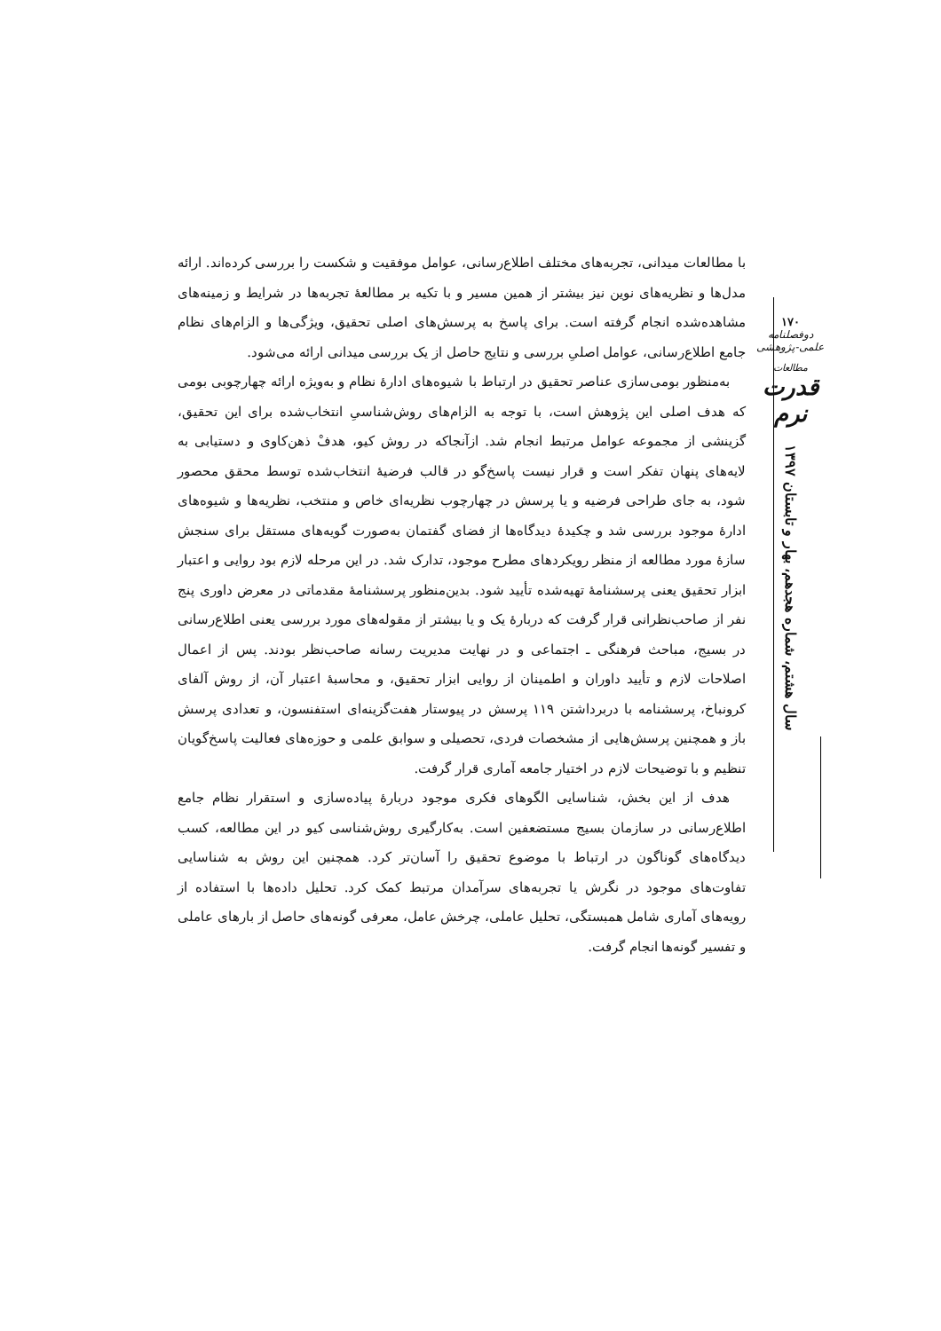۱۷۰
دوفصلنامه علمی-پژوهشی
مطالعات
قدرت نرم
سال هشتم، شماره هجدهم، بهار و تابستان ۱۳۹۷
با مطالعات میدانی، تجربه‌های مختلف اطلاع‌رسانی، عوامل موفقیت و شکست را بررسی کرده‌اند. ارائه مدل‌ها و نظریه‌های نوین نیز بیشتر از همین مسیر و با تکیه بر مطالعهٔ تجربه‌ها در شرایط و زمینه‌های مشاهده‌شده انجام گرفته است. برای پاسخ به پرسش‌های اصلی تحقیق، ویژگی‌ها و الزام‌های نظام جامع اطلاع‌رسانی، عوامل اصلیِ بررسی و نتایج حاصل از یک بررسی میدانی ارائه می‌شود.
به‌منظور بومی‌سازی عناصر تحقیق در ارتباط با شیوه‌های ادارهٔ نظام و به‌ویژه ارائه چهارچوبی بومی که هدف اصلی این پژوهش است، با توجه به الزام‌های روش‌شناسیِ انتخاب‌شده برای این تحقیق، گزینشی از مجموعه عوامل مرتبط انجام شد. ازآنجاکه در روش کیو، هدفْ ذهن‌کاوی و دستیابی به لایه‌های پنهان تفکر است و قرار نیست پاسخ‌گو در قالب فرضیهٔ انتخاب‌شده توسط محقق محصور شود، به جای طراحی فرضیه و یا پرسش در چهارچوب نظریه‌ای خاص و منتخب، نظریه‌ها و شیوه‌های ادارهٔ موجود بررسی شد و چکیدهٔ دیدگاه‌ها از فضای گفتمان به‌صورت گویه‌های مستقل برای سنجش سازهٔ مورد مطالعه از منظر رویکردهای مطرح موجود، تدارک شد. در این مرحله لازم بود روایی و اعتبار ابزار تحقیق یعنی پرسشنامهٔ تهیه‌شده تأیید شود. بدین‌منظور پرسشنامهٔ مقدماتی در معرض داوری پنج نفر از صاحب‌نظرانی قرار گرفت که دربارهٔ یک و یا بیشتر از مقوله‌های مورد بررسی یعنی اطلاع‌رسانی در بسیج، مباحث فرهنگی ـ اجتماعی و در نهایت مدیریت رسانه صاحب‌نظر بودند. پس از اعمال اصلاحات لازم و تأیید داوران و اطمینان از روایی ابزار تحقیق، و محاسبهٔ اعتبار آن، از روش آلفای کرونباخ، پرسشنامه با دربرداشتن ۱۱۹ پرسش در پیوستار هفت‌گزینه‌ای استفنسون، و تعدادی پرسش باز و همچنین پرسش‌هایی از مشخصات فردی، تحصیلی و سوابق علمی و حوزه‌های فعالیت پاسخ‌گویان تنظیم و با توضیحات لازم در اختیار جامعه آماری قرار گرفت.
هدف از این بخش، شناسایی الگوهای فکری موجود دربارهٔ پیاده‌سازی و استقرار نظام جامع اطلاع‌رسانی در سازمان بسیج مستضعفین است. به‌کارگیری روش‌شناسی کیو در این مطالعه، کسب دیدگاه‌های گوناگون در ارتباط با موضوع تحقیق را آسان‌تر کرد. همچنین این روش به شناسایی تفاوت‌های موجود در نگرش یا تجربه‌های سرآمدان مرتبط کمک کرد. تحلیل داده‌ها با استفاده از رویه‌های آماری شامل همبستگی، تحلیل عاملی، چرخش عامل، معرفی گونه‌های حاصل از بارهای عاملی و تفسیر گونه‌ها انجام گرفت.